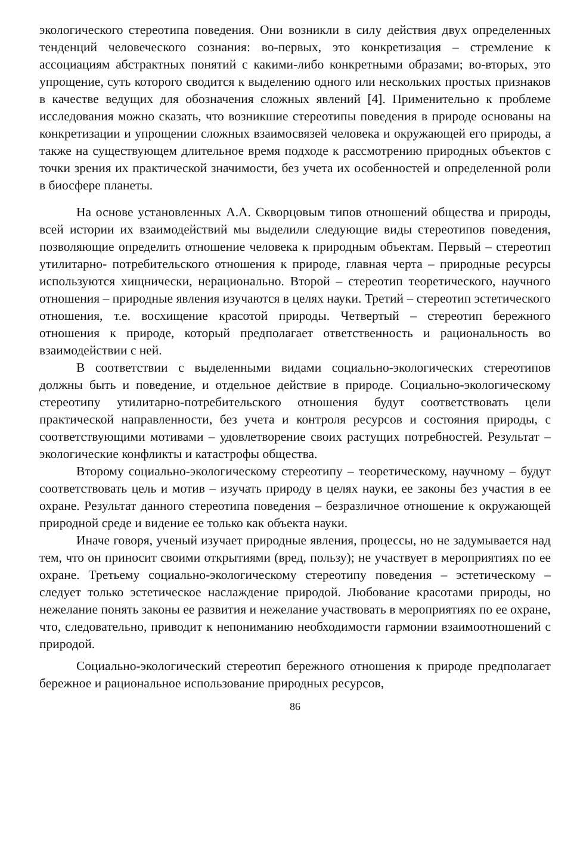экологического стереотипа поведения. Они возникли в силу действия двух определенных тенденций человеческого сознания: во-первых, это конкретизация – стремление к ассоциациям абстрактных понятий с какими-либо конкретными образами; во-вторых, это упрощение, суть которого сводится к выделению одного или нескольких простых признаков в качестве ведущих для обозначения сложных явлений [4]. Применительно к проблеме исследования можно сказать, что возникшие стереотипы поведения в природе основаны на конкретизации и упрощении сложных взаимосвязей человека и окружающей его природы, а также на существующем длительное время подходе к рассмотрению природных объектов с точки зрения их практической значимости, без учета их особенностей и определенной роли в биосфере планеты.
На основе установленных А.А. Скворцовым типов отношений общества и природы, всей истории их взаимодействий мы выделили следующие виды стереотипов поведения, позволяющие определить отношение человека к природным объектам. Первый – стереотип утилитарно- потребительского отношения к природе, главная черта – природные ресурсы используются хищнически, нерационально. Второй – стереотип теоретического, научного отношения – природные явления изучаются в целях науки. Третий – стереотип эстетического отношения, т.е. восхищение красотой природы. Четвертый – стереотип бережного отношения к природе, который предполагает ответственность и рациональность во взаимодействии с ней.
В соответствии с выделенными видами социально-экологических стереотипов должны быть и поведение, и отдельное действие в природе. Социально-экологическому стереотипу утилитарно-потребительского отношения будут соответствовать цели практической направленности, без учета и контроля ресурсов и состояния природы, с соответствующими мотивами – удовлетворение своих растущих потребностей. Результат – экологические конфликты и катастрофы общества.
Второму социально-экологическому стереотипу – теоретическому, научному – будут соответствовать цель и мотив – изучать природу в целях науки, ее законы без участия в ее охране. Результат данного стереотипа поведения – безразличное отношение к окружающей природной среде и видение ее только как объекта науки.
Иначе говоря, ученый изучает природные явления, процессы, но не задумывается над тем, что он приносит своими открытиями (вред, пользу); не участвует в мероприятиях по ее охране. Третьему социально-экологическому стереотипу поведения – эстетическому – следует только эстетическое наслаждение природой. Любование красотами природы, но нежелание понять законы ее развития и нежелание участвовать в мероприятиях по ее охране, что, следовательно, приводит к непониманию необходимости гармонии взаимоотношений с природой.
Социально-экологический стереотип бережного отношения к природе предполагает бережное и рациональное использование природных ресурсов,
86